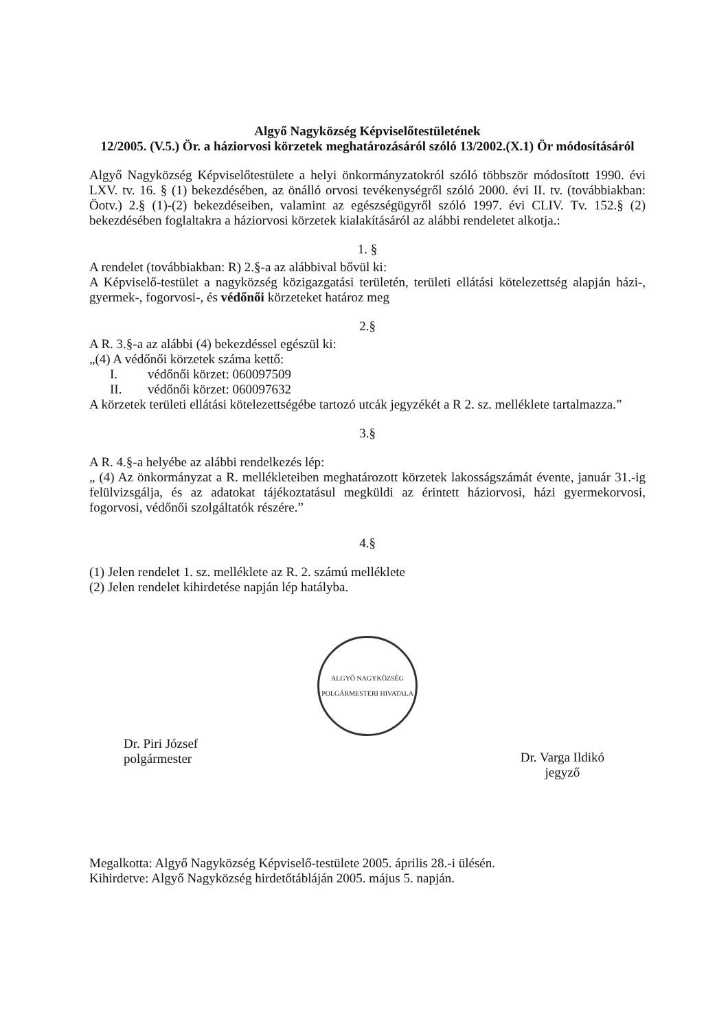Algyő Nagyközség Képviselőtestületének
12/2005. (V.5.) Ör. a háziorvosi körzetek meghatározásáról szóló 13/2002.(X.1) Ör módosításáról
Algyő Nagyközség Képviselőtestülete a helyi önkormányzatokról szóló többször módosított 1990. évi LXV. tv. 16. § (1) bekezdésében, az önálló orvosi tevékenységről szóló 2000. évi II. tv. (továbbiakban: Öotv.) 2.§ (1)-(2) bekezdéseiben, valamint az egészségügyről szóló 1997. évi CLIV. Tv. 152.§ (2) bekezdésében foglaltakra a háziorvosi körzetek kialakításáról az alábbi rendeletet alkotja.:
1. §
A rendelet (továbbiakban: R) 2.§-a az alábbival bővül ki:
A Képviselő-testület a nagyközség közigazgatási területén, területi ellátási kötelezettség alapján házi-, gyermek-, fogorvosi-, és védőnői körzeteket határoz meg
2.§
A R. 3.§-a az alábbi (4) bekezdéssel egészül ki:
„(4) A védőnői körzetek száma kettő:
I. védőnői körzet: 060097509
II. védőnői körzet: 060097632
A körzetek területi ellátási kötelezettségébe tartozó utcák jegyzékét a R 2. sz. melléklete tartalmazza.”
3.§
A R. 4.§-a helyébe az alábbi rendelkezés lép:
„ (4) Az önkormányzat a R. mellékleteiben meghatározott körzetek lakosságszámát évente, január 31.-ig felülvizsgálja, és az adatokat tájékoztatásul megküldi az érintett háziorvosi, házi gyermekorvosi, fogorvosi, védőnői szolgáltatók részére.”
4.§
(1) Jelen rendelet 1. sz. melléklete az R. 2. számú melléklete
(2) Jelen rendelet kihirdetése napján lép hatályba.
ALGYŐ NAGYKÖZSÉG POLGÁRMESTERI HIVATALA
Dr. Piri József
polgármester
Dr. Varga Ildikó
jegyző
Megalkotta: Algyő Nagyközség Képviselő-testülete 2005. április 28.-i ülésén.
Kihirdetve: Algyő Nagyközség hirdetőtábláján 2005. május 5. napján.